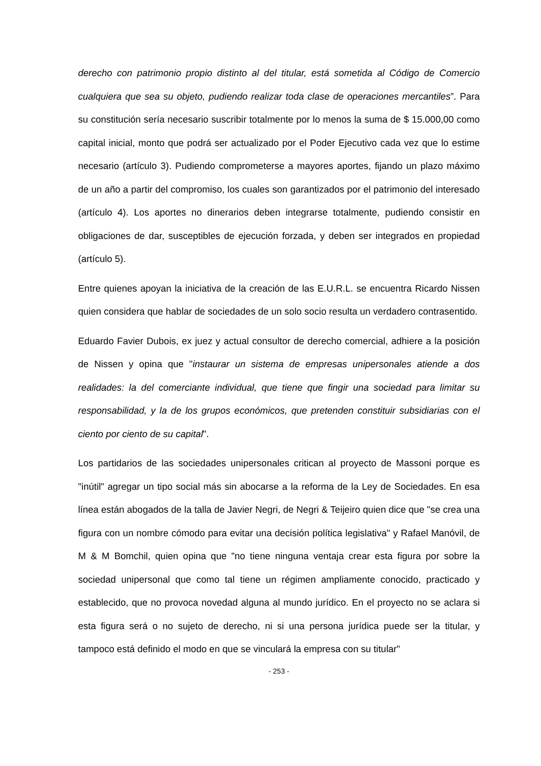derecho con patrimonio propio distinto al del titular, está sometida al Código de Comercio cualquiera que sea su objeto, pudiendo realizar toda clase de operaciones mercantiles”. Para su constitución sería necesario suscribir totalmente por lo menos la suma de $ 15.000,00 como capital inicial, monto que podrá ser actualizado por el Poder Ejecutivo cada vez que lo estime necesario (artículo 3). Pudiendo comprometerse a mayores aportes, fijando un plazo máximo de un año a partir del compromiso, los cuales son garantizados por el patrimonio del interesado (artículo 4). Los aportes no dinerarios deben integrarse totalmente, pudiendo consistir en obligaciones de dar, susceptibles de ejecución forzada, y deben ser integrados en propiedad (artículo 5).
Entre quienes apoyan la iniciativa de la creación de las E.U.R.L. se encuentra Ricardo Nissen quien considera que hablar de sociedades de un solo socio resulta un verdadero contrasentido.
Eduardo Favier Dubois, ex juez y actual consultor de derecho comercial, adhiere a la posición de Nissen y opina que "instaurar un sistema de empresas unipersonales atiende a dos realidades: la del comerciante individual, que tiene que fingir una sociedad para limitar su responsabilidad, y la de los grupos económicos, que pretenden constituir subsidiarias con el ciento por ciento de su capital".
Los partidarios de las sociedades unipersonales critican al proyecto de Massoni porque es "inútil" agregar un tipo social más sin abocarse a la reforma de la Ley de Sociedades. En esa línea están abogados de la talla de Javier Negri, de Negri & Teijeiro quien dice que "se crea una figura con un nombre cómodo para evitar una decisión política legislativa" y Rafael Manóvil, de M & M Bomchil, quien opina que "no tiene ninguna ventaja crear esta figura por sobre la sociedad unipersonal que como tal tiene un régimen ampliamente conocido, practicado y establecido, que no provoca novedad alguna al mundo jurídico. En el proyecto no se aclara si esta figura será o no sujeto de derecho, ni si una persona jurídica puede ser la titular, y tampoco está definido el modo en que se vinculará la empresa con su titular"
- 253 -